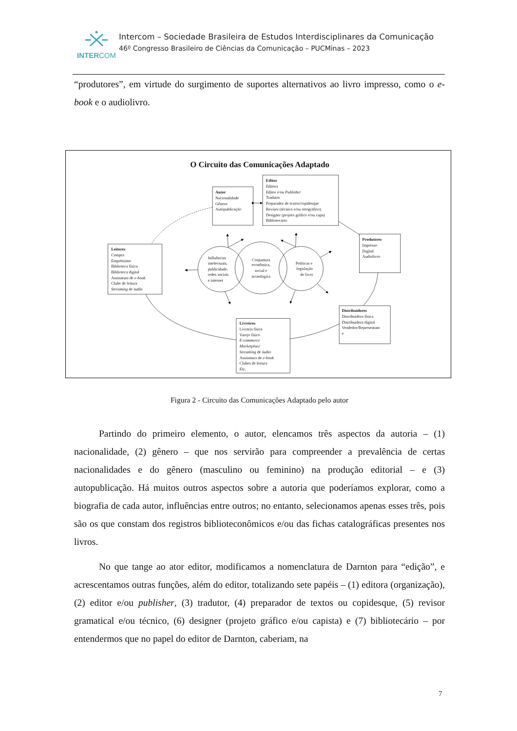INTERCOM
Intercom – Sociedade Brasileira de Estudos Interdisciplinares da Comunicação
46º Congresso Brasileiro de Ciências da Comunicação – PUCMinas – 2023
“produtores”, em virtude do surgimento de suportes alternativos ao livro impresso, como o e-book e o audiolivro.
O Circuito das Comunicações Adaptado
Autor
Nacionalidade
Gênero
Autopublicação
Editor
Editora
Editor e/ou Publisher
Tradutor
Preparador de textos/copidesque
Revisor (técnico e/ou ortográfico)
Designer (projeto gráfico e/ou capa)
Bibliotecário
Produtores
Impresso
Digital
Audiolivro
Leitores
Compra
Empréstimo
Biblioteca física
Biblioteca digital
Assinatura de e-book
Clube de leitura
Streaming de áudio
Influências
intelectuais,
publicidade,
redes sociais
e internet
Conjuntura
econômica,
social e
tecnológica
Políticas e
legislação
do livro
Distribuidores
Distribuidora física
Distribuidora digital
Vendedor/Representant
e
Livreiros
Livraria física
Varejo físico
E-commerce
Marketplace
Streaming de áudio
Assinatura de e-book
Clubes de leitura
Etc.
Figura 2 - Circuito das Comunicações Adaptado pelo autor
Partindo do primeiro elemento, o autor, elencamos três aspectos da autoria – (1) nacionalidade, (2) gênero – que nos servirão para compreender a prevalência de certas nacionalidades e do gênero (masculino ou feminino) na produção editorial – e (3) autopublicação. Há muitos outros aspectos sobre a autoria que poderíamos explorar, como a biografia de cada autor, influências entre outros; no entanto, selecionamos apenas esses três, pois são os que constam dos registros biblioteconômicos e/ou das fichas catalográficas presentes nos livros.
No que tange ao ator editor, modificamos a nomenclatura de Darnton para “edição”, e acrescentamos outras funções, além do editor, totalizando sete papéis – (1) editora (organização), (2) editor e/ou publisher, (3) tradutor, (4) preparador de textos ou copidesque, (5) revisor gramatical e/ou técnico, (6) designer (projeto gráfico e/ou capista) e (7) bibliotecário – por entendermos que no papel do editor de Darnton, caberiam, na
7